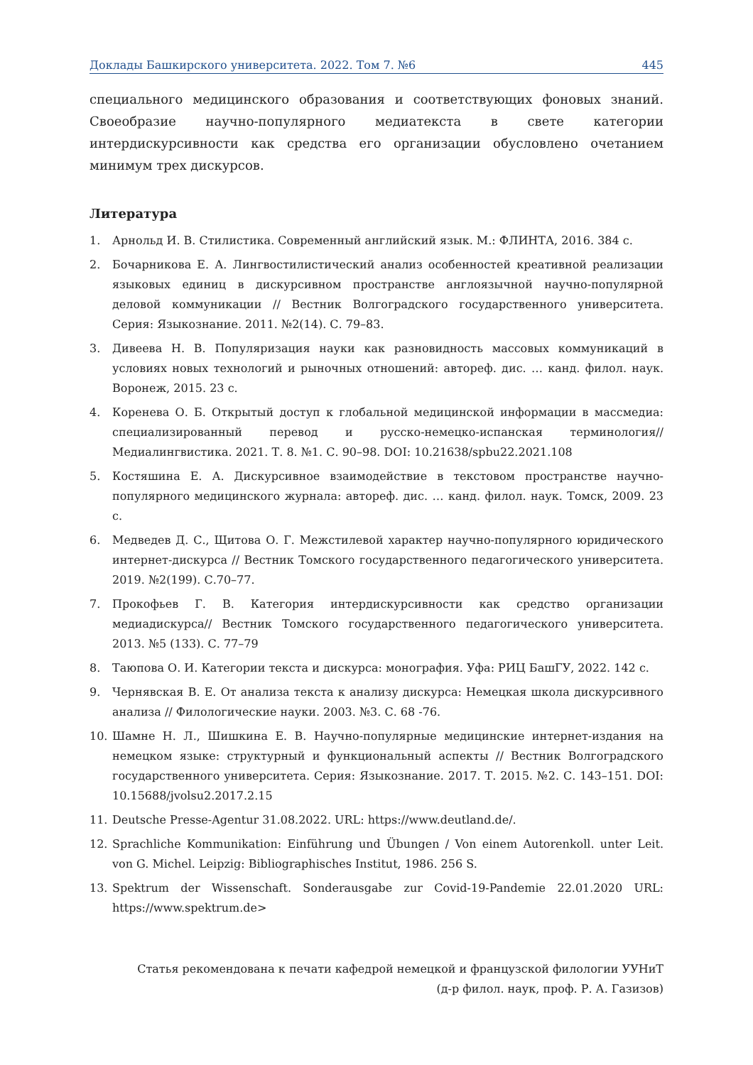Доклады Башкирского университета. 2022. Том 7. №6 445
специального медицинского образования и соответствующих фоновых знаний. Своеобразие научно-популярного медиатекста в свете категории интердискурсивности как средства его организации обусловлено очетанием минимум трех дискурсов.
Литература
1. Арнольд И. В. Стилистика. Современный английский язык. М.: ФЛИНТА, 2016. 384 с.
2. Бочарникова Е. А. Лингвостилистический анализ особенностей креативной реализации языковых единиц в дискурсивном пространстве англоязычной научно-популярной деловой коммуникации // Вестник Волгоградского государственного университета. Серия: Языкознание. 2011. №2(14). С. 79–83.
3. Дивеева Н. В. Популяризация науки как разновидность массовых коммуникаций в условиях новых технологий и рыночных отношений: автореф. дис. … канд. филол. наук. Воронеж, 2015. 23 с.
4. Коренева О. Б. Открытый доступ к глобальной медицинской информации в массмедиа: специализированный перевод и русско-немецко-испанская терминология// Медиалингвистика. 2021. Т. 8. №1. С. 90–98. DOI: 10.21638/spbu22.2021.108
5. Костяшина Е. А. Дискурсивное взаимодействие в текстовом пространстве научно-популярного медицинского журнала: автореф. дис. … канд. филол. наук. Томск, 2009. 23 с.
6. Медведев Д. С., Щитова О. Г. Межстилевой характер научно-популярного юридического интернет-дискурса // Вестник Томского государственного педагогического университета. 2019. №2(199). С.70–77.
7. Прокофьев Г. В. Категория интердискурсивности как средство организации медиадискурса// Вестник Томского государственного педагогического университета. 2013. №5 (133). С. 77–79
8. Таюпова О. И. Категории текста и дискурса: монография. Уфа: РИЦ БашГУ, 2022. 142 с.
9. Чернявская В. Е. От анализа текста к анализу дискурса: Немецкая школа дискурсивного анализа // Филологические науки. 2003. №3. С. 68 -76.
10. Шамне Н. Л., Шишкина Е. В. Научно-популярные медицинские интернет-издания на немецком языке: структурный и функциональный аспекты // Вестник Волгоградского государственного университета. Серия: Языкознание. 2017. Т. 2015. №2. С. 143–151. DOI: 10.15688/jvolsu2.2017.2.15
11. Deutsche Presse-Agentur 31.08.2022. URL: https://www.deutland.de/.
12. Sprachliche Kommunikation: Einführung und Übungen / Von einem Autorenkoll. unter Leit. von G. Michel. Leipzig: Bibliographisches Institut, 1986. 256 S.
13. Spektrum der Wissenschaft. Sonderausgabe zur Covid-19-Pandemie 22.01.2020 URL: https://www.spektrum.de>
Статья рекомендована к печати кафедрой немецкой и французской филологии УУНиТ
(д-р филол. наук, проф. Р. А. Газизов)